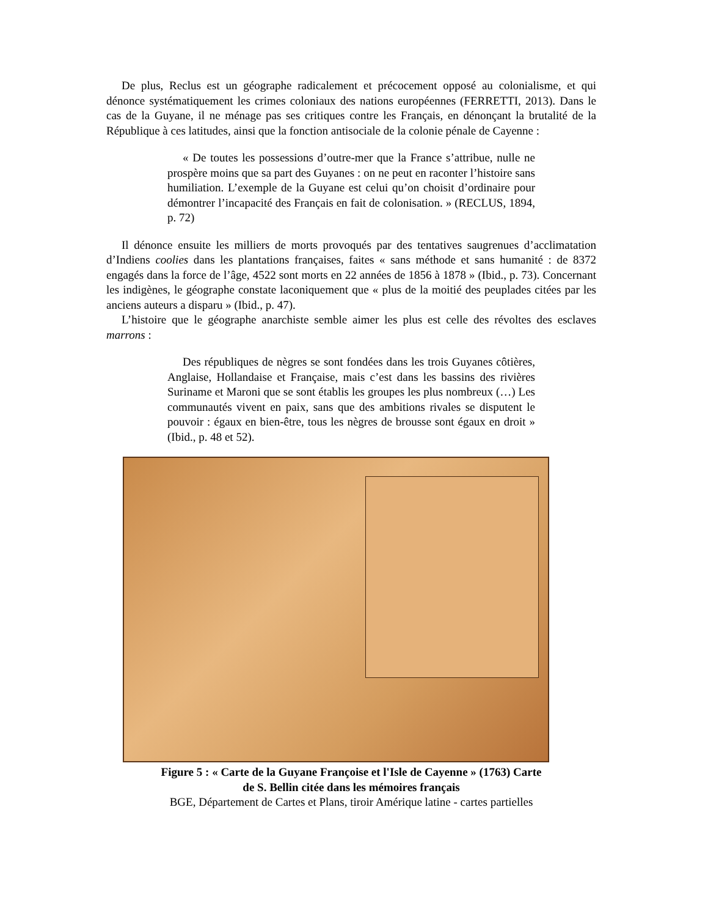De plus, Reclus est un géographe radicalement et précocement opposé au colonialisme, et qui dénonce systématiquement les crimes coloniaux des nations européennes (FERRETTI, 2013). Dans le cas de la Guyane, il ne ménage pas ses critiques contre les Français, en dénonçant la brutalité de la République à ces latitudes, ainsi que la fonction antisociale de la colonie pénale de Cayenne :
« De toutes les possessions d’outre-mer que la France s’attribue, nulle ne prospère moins que sa part des Guyanes : on ne peut en raconter l’histoire sans humiliation. L’exemple de la Guyane est celui qu’on choisit d’ordinaire pour démontrer l’incapacité des Français en fait de colonisation. » (RECLUS, 1894, p. 72)
Il dénonce ensuite les milliers de morts provoqués par des tentatives saugrenues d’acclimatation d’Indiens coolies dans les plantations françaises, faites « sans méthode et sans humanité : de 8372 engagés dans la force de l’âge, 4522 sont morts en 22 années de 1856 à 1878 » (Ibid., p. 73). Concernant les indigènes, le géographe constate laconiquement que « plus de la moitié des peuplades citées par les anciens auteurs a disparu » (Ibid., p. 47).
L’histoire que le géographe anarchiste semble aimer les plus est celle des révoltes des esclaves marrons :
Des républiques de nègres se sont fondées dans les trois Guyanes côtières, Anglaise, Hollandaise et Française, mais c’est dans les bassins des rivières Suriname et Maroni que se sont établis les groupes les plus nombreux (…) Les communautés vivent en paix, sans que des ambitions rivales se disputent le pouvoir : égaux en bien-être, tous les nègres de brousse sont égaux en droit » (Ibid., p. 48 et 52).
Figure 5 : « Carte de la Guyane Françoise et l'Isle de Cayenne » (1763) Carte
de S. Bellin citée dans les mémoires français
BGE, Département de Cartes et Plans, tiroir Amérique latine - cartes partielles